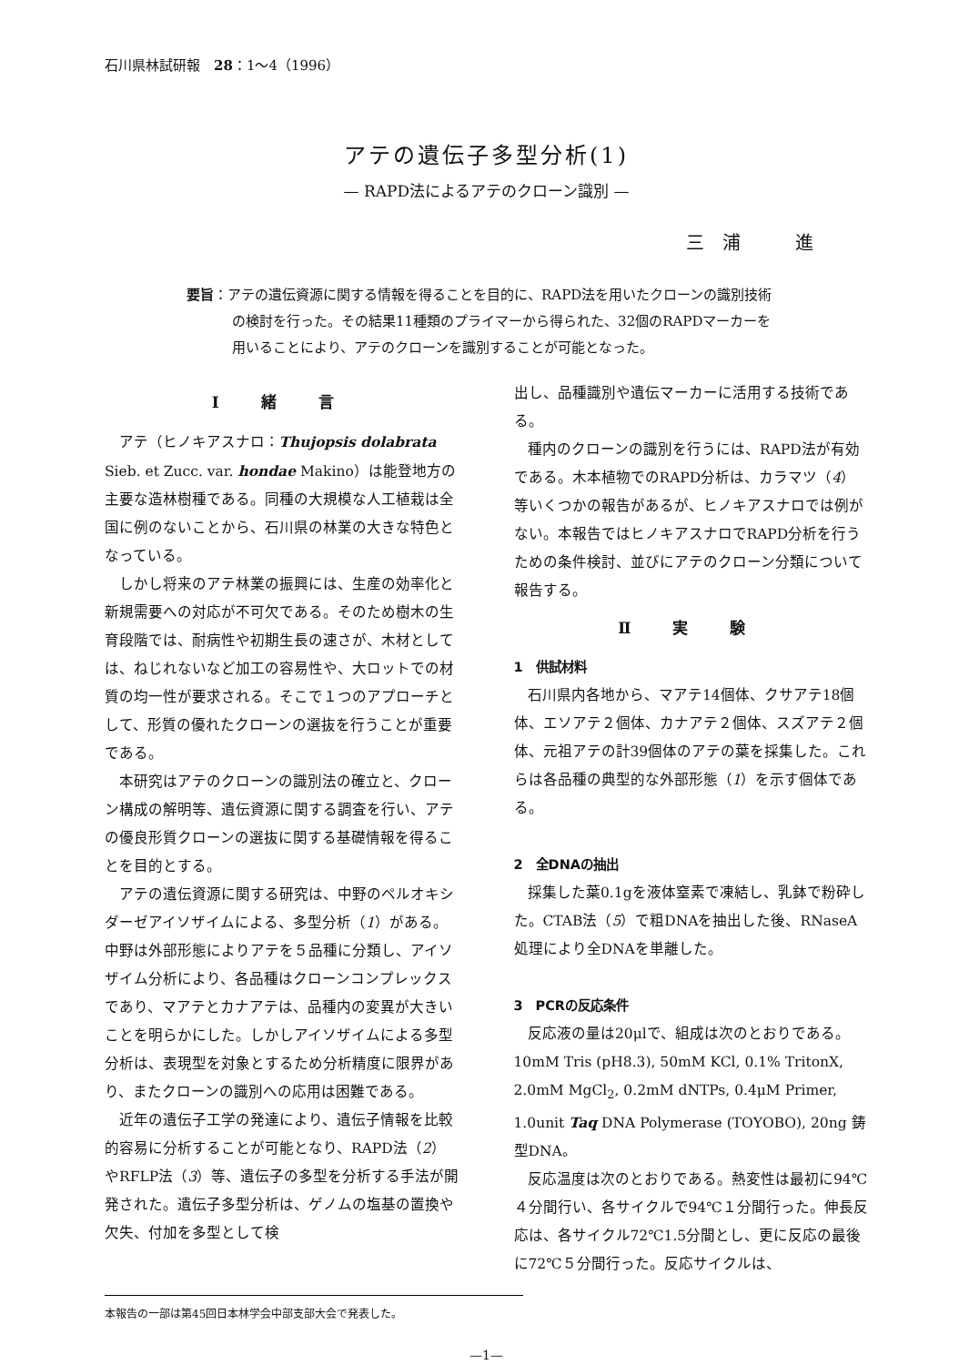石川県林試研報　28：1～4（1996）
アテの遺伝子多型分析(1)
— RAPD法によるアテのクローン識別 —
三浦　進
要旨：アテの遺伝資源に関する情報を得ることを目的に、RAPD法を用いたクローンの識別技術の検討を行った。その結果11種類のプライマーから得られた、32個のRAPDマーカーを用いることにより、アテのクローンを識別することが可能となった。
Ⅰ 緒 言
アテ（ヒノキアスナロ：Thujopsis dolabrata Sieb. et Zucc. var. hondae Makino）は能登地方の主要な造林樹種である。同種の大規模な人工植栽は全国に例のないことから、石川県の林業の大きな特色となっている。
しかし将来のアテ林業の振興には、生産の効率化と新規需要への対応が不可欠である。そのため樹木の生育段階では、耐病性や初期生長の速さが、木材としては、ねじれないなど加工の容易性や、大ロットでの材質の均一性が要求される。そこで１つのアプローチとして、形質の優れたクローンの選抜を行うことが重要である。
本研究はアテのクローンの識別法の確立と、クローン構成の解明等、遺伝資源に関する調査を行い、アテの優良形質クローンの選抜に関する基礎情報を得ることを目的とする。
アテの遺伝資源に関する研究は、中野のペルオキシダーゼアイソザイムによる、多型分析（1）がある。中野は外部形態によりアテを５品種に分類し、アイソザイム分析により、各品種はクローンコンプレックスであり、マアテとカナアテは、品種内の変異が大きいことを明らかにした。しかしアイソザイムによる多型分析は、表現型を対象とするため分析精度に限界があり、またクローンの識別への応用は困難である。
近年の遺伝子工学の発達により、遺伝子情報を比較的容易に分析することが可能となり、RAPD法（2）やRFLP法（3）等、遺伝子の多型を分析する手法が開発された。遺伝子多型分析は、ゲノムの塩基の置換や欠失、付加を多型として検
出し、品種識別や遺伝マーカーに活用する技術である。
種内のクローンの識別を行うには、RAPD法が有効である。木本植物でのRAPD分析は、カラマツ（4）等いくつかの報告があるが、ヒノキアスナロでは例がない。本報告ではヒノキアスナロでRAPD分析を行うための条件検討、並びにアテのクローン分類について報告する。
Ⅱ 実 験
1　供試材料
石川県内各地から、マアテ14個体、クサアテ18個体、エソアテ２個体、カナアテ２個体、スズアテ２個体、元祖アテの計39個体のアテの葉を採集した。これらは各品種の典型的な外部形態（1）を示す個体である。
2　全DNAの抽出
採集した葉0.1gを液体窒素で凍結し、乳鉢で粉砕した。CTAB法（5）で粗DNAを抽出した後、RNaseA処理により全DNAを単離した。
3　PCRの反応条件
反応液の量は20μlで、組成は次のとおりである。10mM Tris (pH8.3), 50mM KCl, 0.1% TritonX, 2.0mM MgCl<sub>2</sub>, 0.2mM dNTPs, 0.4μM Primer, 1.0unit Taq DNA Polymerase (TOYOBO), 20ng 鋳型DNA。
反応温度は次のとおりである。熱変性は最初に94℃４分間行い、各サイクルで94℃１分間行った。伸長反応は、各サイクル72℃1.5分間とし、更に反応の最後に72℃５分間行った。反応サイクルは、
本報告の一部は第45回日本林学会中部支部大会で発表した。
—1—